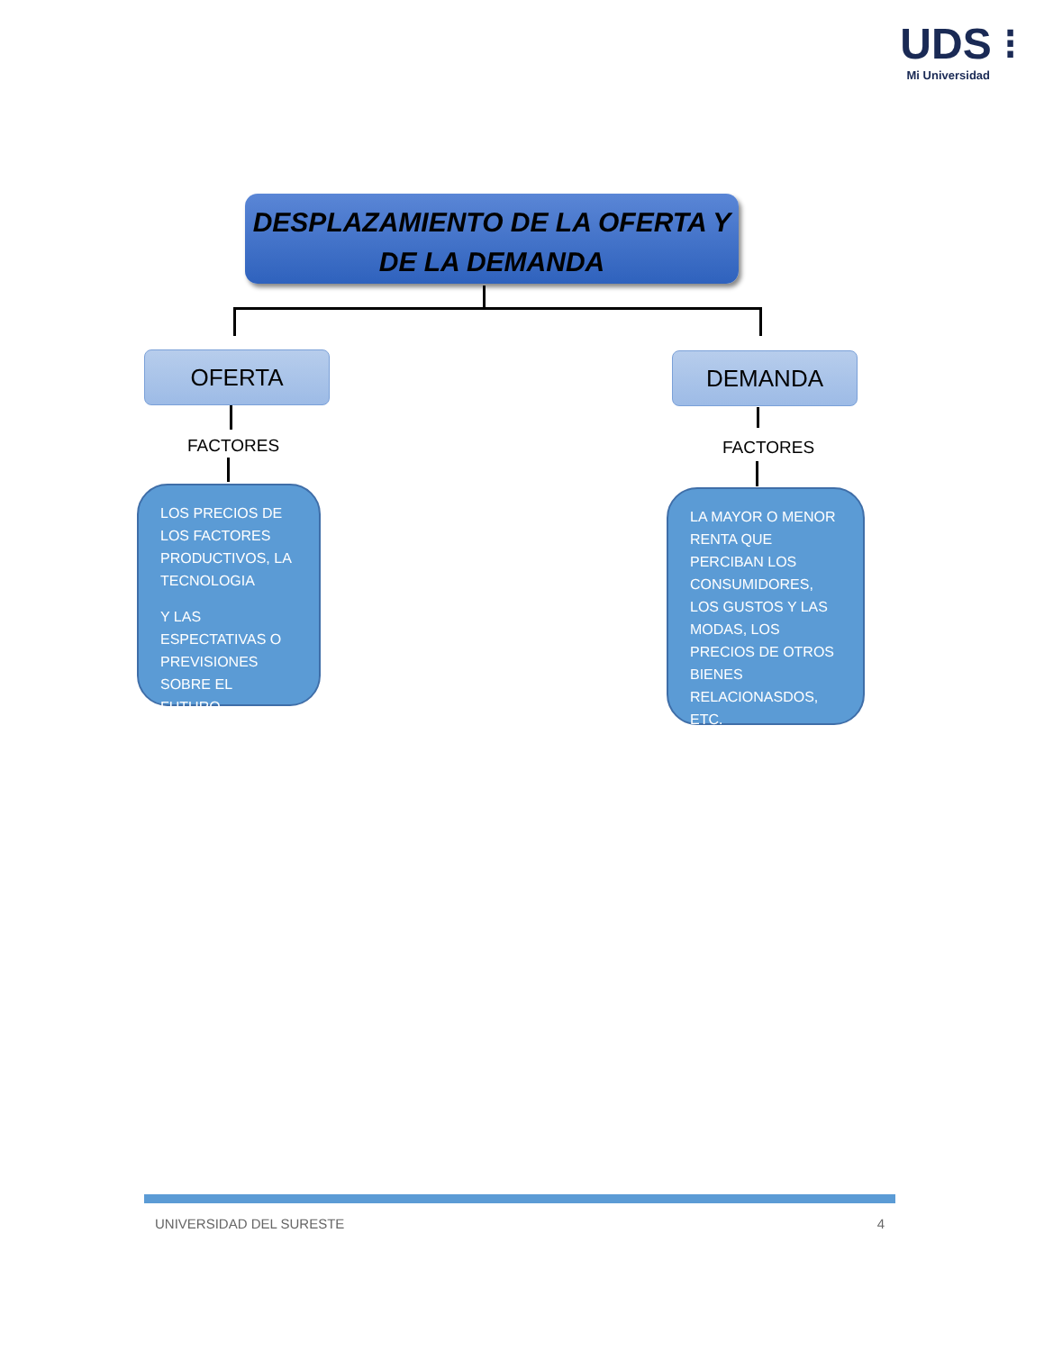UDS ⁝
Mi Universidad
DESPLAZAMIENTO DE LA OFERTA Y
DE LA DEMANDA
OFERTA DEMANDA
FACTORES FACTORES
LOS PRECIOS DE LOS FACTORES PRODUCTIVOS, LA TECNOLOGIA
Y LAS ESPECTATIVAS O PREVISIONES SOBRE EL FUTURO.
LA MAYOR O MENOR RENTA QUE PERCIBAN LOS CONSUMIDORES, LOS GUSTOS Y LAS MODAS, LOS PRECIOS DE OTROS BIENES RELACIONASDOS, ETC.
UNIVERSIDAD DEL SURESTE 4